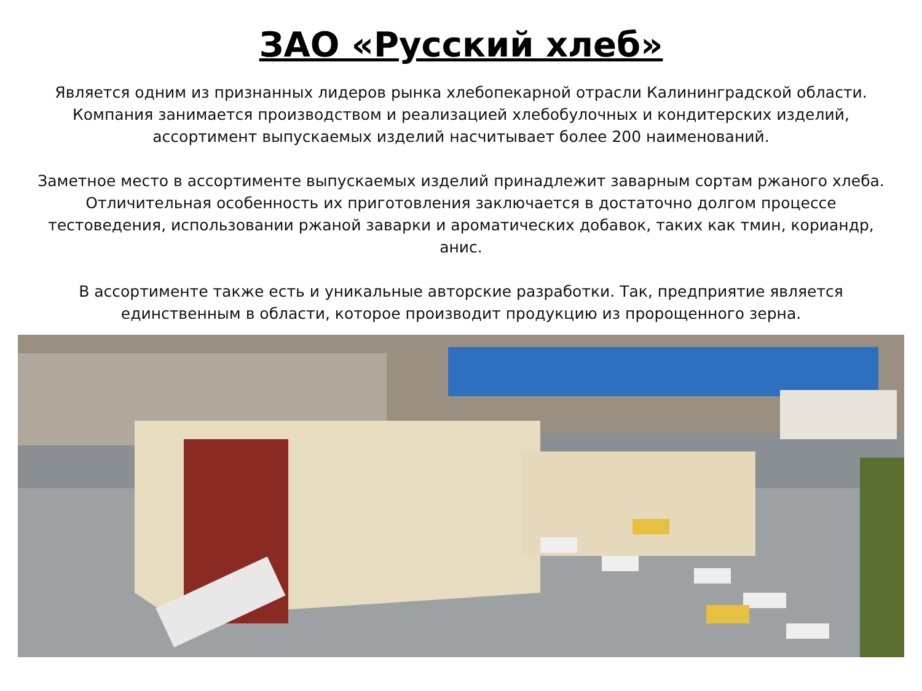ЗАО «Русский хлеб»
Является одним из признанных лидеров рынка хлебопекарной отрасли Калининградской области.
Компания занимается производством и реализацией хлебобулочных и кондитерских изделий, ассортимент выпускаемых изделий насчитывает более 200 наименований.
Заметное место в ассортименте выпускаемых изделий принадлежит заварным сортам ржаного хлеба. Отличительная особенность их приготовления заключается в достаточно долгом процессе тестоведения, использовании ржаной заварки и ароматических добавок, таких как тмин, кориандр, анис.
В ассортименте также есть и уникальные авторские разработки. Так, предприятие является единственным в области, которое производит продукцию из пророщенного зерна.